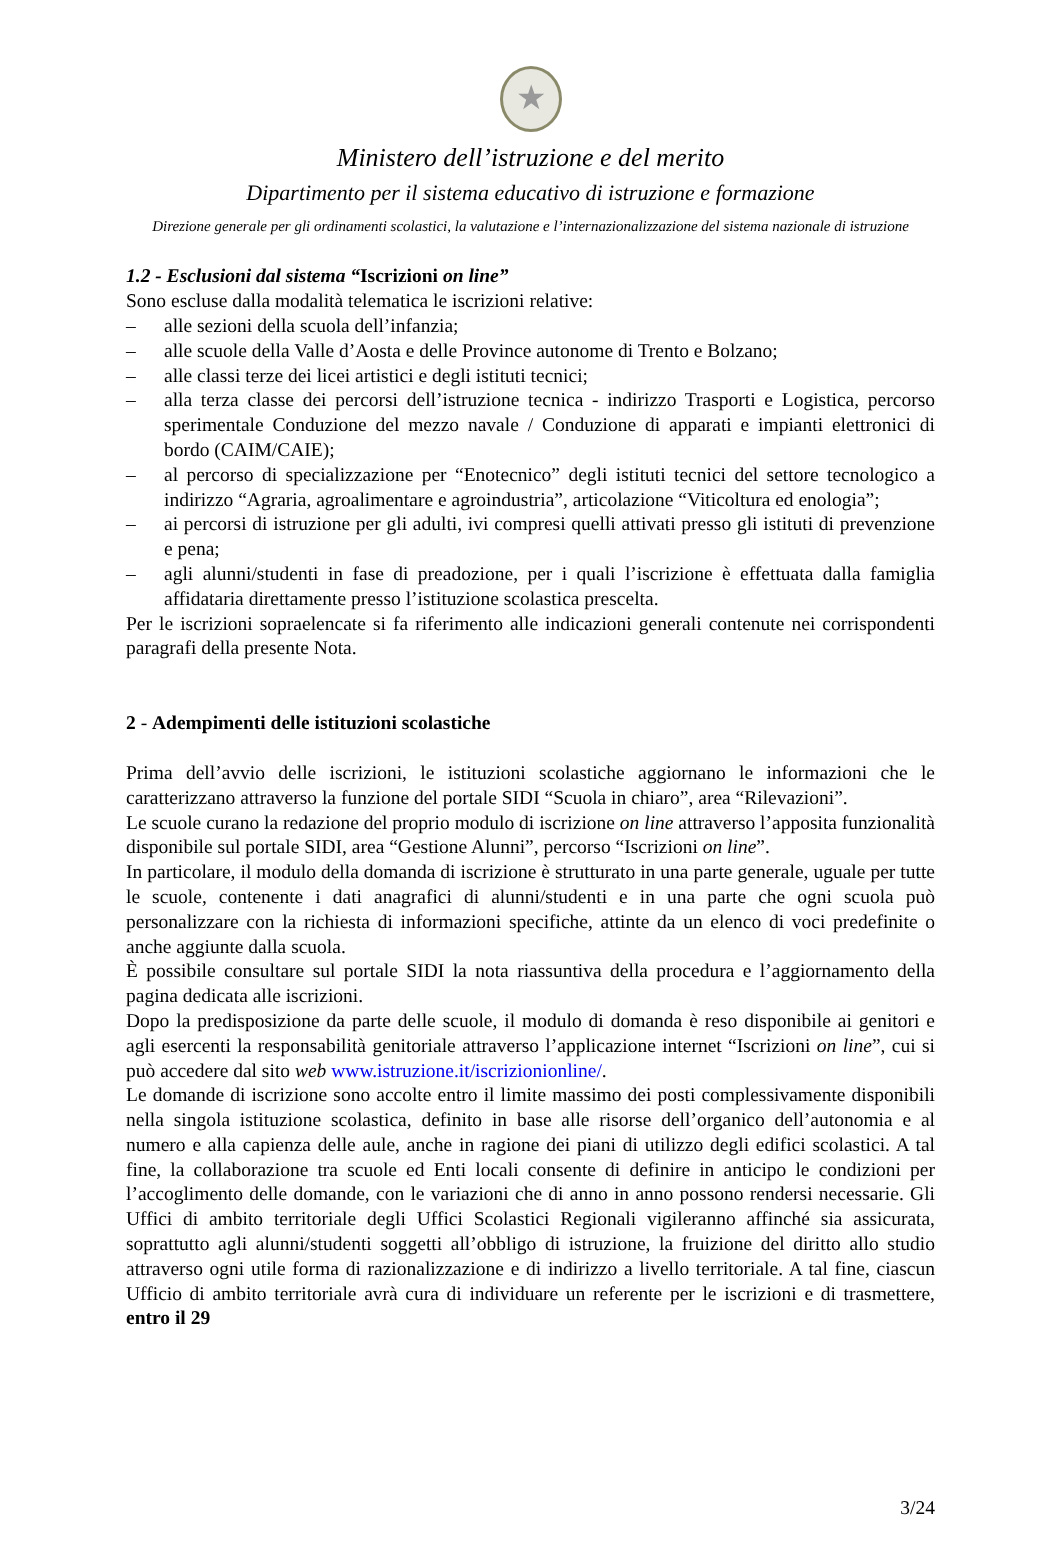★
Ministero dell’istruzione e del merito
Dipartimento per il sistema educativo di istruzione e formazione
Direzione generale per gli ordinamenti scolastici, la valutazione e l’internazionalizzazione del sistema nazionale di istruzione
1.2 - Esclusioni dal sistema “Iscrizioni on line”
Sono escluse dalla modalità telematica le iscrizioni relative:
– alle sezioni della scuola dell’infanzia;
– alle scuole della Valle d’Aosta e delle Province autonome di Trento e Bolzano;
– alle classi terze dei licei artistici e degli istituti tecnici;
– alla terza classe dei percorsi dell’istruzione tecnica - indirizzo Trasporti e Logistica, percorso sperimentale Conduzione del mezzo navale / Conduzione di apparati e impianti elettronici di bordo (CAIM/CAIE);
– al percorso di specializzazione per “Enotecnico” degli istituti tecnici del settore tecnologico a indirizzo “Agraria, agroalimentare e agroindustria”, articolazione “Viticoltura ed enologia”;
– ai percorsi di istruzione per gli adulti, ivi compresi quelli attivati presso gli istituti di prevenzione e pena;
– agli alunni/studenti in fase di preadozione, per i quali l’iscrizione è effettuata dalla famiglia affidataria direttamente presso l’istituzione scolastica prescelta.
Per le iscrizioni sopraelencate si fa riferimento alle indicazioni generali contenute nei corrispondenti paragrafi della presente Nota.
2 - Adempimenti delle istituzioni scolastiche
Prima dell’avvio delle iscrizioni, le istituzioni scolastiche aggiornano le informazioni che le caratterizzano attraverso la funzione del portale SIDI “Scuola in chiaro”, area “Rilevazioni”.
Le scuole curano la redazione del proprio modulo di iscrizione on line attraverso l’apposita funzionalità disponibile sul portale SIDI, area “Gestione Alunni”, percorso “Iscrizioni on line”.
In particolare, il modulo della domanda di iscrizione è strutturato in una parte generale, uguale per tutte le scuole, contenente i dati anagrafici di alunni/studenti e in una parte che ogni scuola può personalizzare con la richiesta di informazioni specifiche, attinte da un elenco di voci predefinite o anche aggiunte dalla scuola.
È possibile consultare sul portale SIDI la nota riassuntiva della procedura e l’aggiornamento della pagina dedicata alle iscrizioni.
Dopo la predisposizione da parte delle scuole, il modulo di domanda è reso disponibile ai genitori e agli esercenti la responsabilità genitoriale attraverso l’applicazione internet “Iscrizioni on line”, cui si può accedere dal sito web www.istruzione.it/iscrizionionline/.
Le domande di iscrizione sono accolte entro il limite massimo dei posti complessivamente disponibili nella singola istituzione scolastica, definito in base alle risorse dell’organico dell’autonomia e al numero e alla capienza delle aule, anche in ragione dei piani di utilizzo degli edifici scolastici. A tal fine, la collaborazione tra scuole ed Enti locali consente di definire in anticipo le condizioni per l’accoglimento delle domande, con le variazioni che di anno in anno possono rendersi necessarie. Gli Uffici di ambito territoriale degli Uffici Scolastici Regionali vigileranno affinché sia assicurata, soprattutto agli alunni/studenti soggetti all’obbligo di istruzione, la fruizione del diritto allo studio attraverso ogni utile forma di razionalizzazione e di indirizzo a livello territoriale. A tal fine, ciascun Ufficio di ambito territoriale avrà cura di individuare un referente per le iscrizioni e di trasmettere, entro il 29
3/24